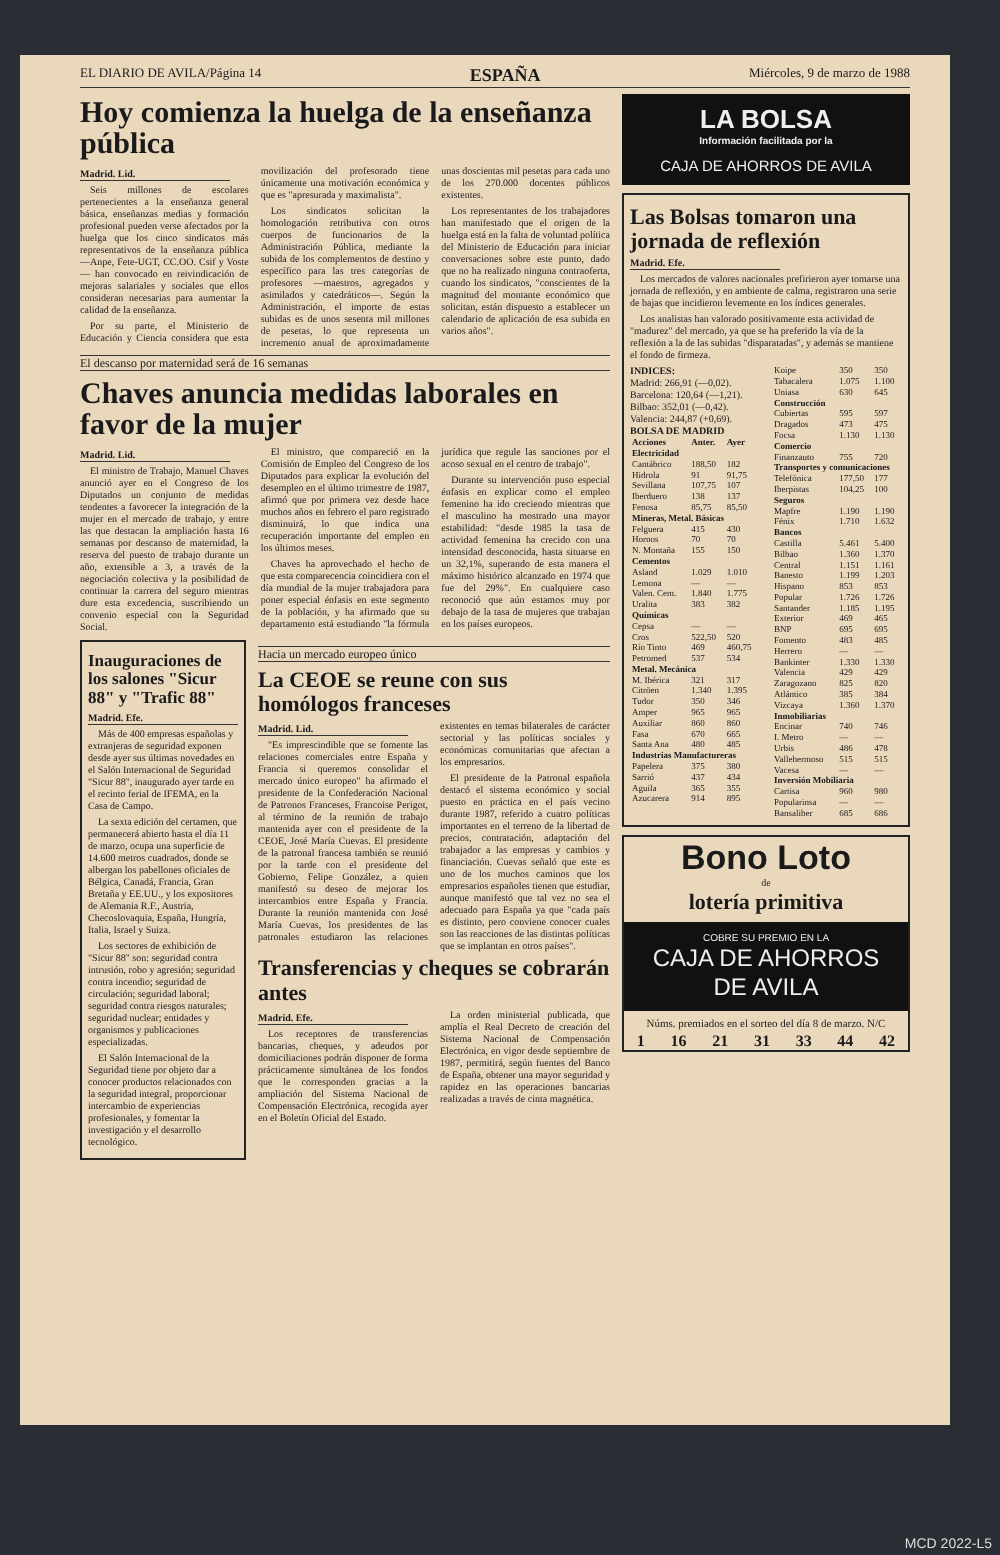EL DIARIO DE AVILA/Página 14 ESPAÑA Miércoles, 9 de marzo de 1988
Hoy comienza la huelga de la enseñanza pública
Madrid. Lid.
Seis millones de escolares pertenecientes a la enseñanza general básica, enseñanzas medias y formación profesional pueden verse afectados por la huelga que los cinco sindicatos más representativos de la enseñanza pública —Anpe, Fete-UGT, CC.OO. Csif y Voste— han convocado en reivindicación de mejoras salariales y sociales que ellos consideran necesarias para aumentar la calidad de la enseñanza.
Por su parte, el Ministerio de Educación y Ciencia considera que esta movilización del profesorado tiene únicamente una motivación económica y que es "apresurada y maximalista".
Los sindicatos solicitan la homologación retributiva con otros cuerpos de funcionarios de la Administración Pública, mediante la subida de los complementos de destino y específico para las tres categorías de profesores —maestros, agregados y asimilados y catedráticos—. Según la Administración, el importe de estas subidas es de unos sesenta mil millones de pesetas, lo que representa un incremento anual de aproximadamente unas doscientas mil pesetas para cada uno de los 270.000 docentes públicos existentes.
Los representantes de los trabajadores han manifestado que el origen de la huelga está en la falta de voluntad política del Ministerio de Educación para iniciar conversaciones sobre este punto, dado que no ha realizado ninguna contraoferta, cuando los sindicatos, "conscientes de la magnitud del montante económico que solicitan, están dispuesto a establecer un calendario de aplicación de esa subida en varios años".
El descanso por maternidad será de 16 semanas
Chaves anuncia medidas laborales en favor de la mujer
Madrid. Lid.
El ministro de Trabajo, Manuel Chaves anunció ayer en el Congreso de los Diputados un conjunto de medidas tendentes a favorecer la integración de la mujer en el mercado de trabajo, y entre las que destacan la ampliación hasta 16 semanas por descanso de maternidad, la reserva del puesto de trabajo durante un año, extensible a 3, a través de la negociación colectiva y la posibilidad de continuar la carrera del seguro mientras dure esta excedencia, suscribiendo un convenio especial con la Seguridad Social.
El ministro, que compareció en la Comisión de Empleo del Congreso de los Diputados para explicar la evolución del desempleo en el último trimestre de 1987, afirmó que por primera vez desde hace muchos años en febrero el paro registrado disminuirá, lo que indica una recuperación importante del empleo en los últimos meses.
Chaves ha aprovechado el hecho de que esta comparecencia coincidiera con el día mundial de la mujer trabajadora para poner especial énfasis en este segmento de la población, y ha afirmado que su departamento está estudiando "la fórmula jurídica que regule las sanciones por el acoso sexual en el centro de trabajo".
Durante su intervención puso especial énfasis en explicar como el empleo femenino ha ido creciendo mientras que el masculino ha mostrado una mayor estabilidad: "desde 1985 la tasa de actividad femenina ha crecido con una intensidad desconocida, hasta situarse en un 32,1%, superando de esta manera el máximo histórico alcanzado en 1974 que fue del 29%". En cualquiere caso reconoció que aún estamos muy por debajo de la tasa de mujeres que trabajan en los países europeos.
Inauguraciones de los salones "Sicur 88" y "Trafic 88"
Madrid. Efe.
Más de 400 empresas españolas y extranjeras de seguridad exponen desde ayer sus últimas novedades en el Salón Internacional de Seguridad "Sicur 88", inaugurado ayer tarde en el recinto ferial de IFEMA, en la Casa de Campo.
La sexta edición del certamen, que permanecerá abierto hasta el día 11 de marzo, ocupa una superficie de 14.600 metros cuadrados, donde se albergan los pabellones oficiales de Bélgica, Canadá, Francia, Gran Bretaña y EE.UU., y los expositores de Alemania R.F., Austria, Checoslovaquia, España, Hungría, Italia, Israel y Suiza.
Los sectores de exhibición de "Sicur 88" son: seguridad contra intrusión, robo y agresión; seguridad contra incendio; seguridad de circulación; seguridad laboral; seguridad contra riesgos naturales; seguridad nuclear; entidades y organismos y publicaciones especializadas.
El Salón Internacional de la Seguridad tiene por objeto dar a conocer productos relacionados con la seguridad integral, proporcionar intercambio de experiencias profesionales, y fomentar la investigación y el desarrollo tecnológico.
Hacia un mercado europeo único
La CEOE se reune con sus homólogos franceses
Madrid. Lid.
"Es imprescindible que se fomente las relaciones comerciales entre España y Francia si queremos consolidar el mercado único europeo" ha afirmado el presidente de la Confederación Nacional de Patronos Franceses, Francoise Perigot, al término de la reunión de trabajo mantenida ayer con el presidente de la CEOE, José María Cuevas. El presidente de la patronal francesa también se reunió por la tarde con el presidente del Gobierno, Felipe González, a quien manifestó su deseo de mejorar los intercambios entre España y Francia. Durante la reunión mantenida con José María Cuevas, los presidentes de las patronales estudiaron las relaciones existentes en temas bilaterales de carácter sectorial y las políticas sociales y económicas comunitarias que afectan a los empresarios.
El presidente de la Patronal española destacó el sistema económico y social puesto en práctica en el país vecino durante 1987, referido a cuatro políticas importantes en el terreno de la libertad de precios, contratación, adaptación del trabajador a las empresas y cambios y financiación. Cuevas señaló que este es uno de los muchos caminos que los empresarios españoles tienen que estudiar, aunque manifestó que tal vez no sea el adecuado para España ya que "cada país es distinto, pero conviene conocer cuales son las reacciones de las distintas políticas que se implantan en otros países".
Transferencias y cheques se cobrarán antes
Madrid. Efe.
Los receptores de transferencias bancarias, cheques, y adeudos por domiciliaciones podrán disponer de forma prácticamente simultánea de los fondos que le corresponden gracias a la ampliación del Sistema Nacional de Compensación Electrónica, recogida ayer en el Boletín Oficial del Estado.
La orden ministerial publicada, que amplía el Real Decreto de creación del Sistema Nacional de Compensación Electrónica, en vigor desde septiembre de 1987, permitirá, según fuentes del Banco de España, obtener una mayor seguridad y rapidez en las operaciones bancarias realizadas a través de cinta magnética.
LA BOLSA
Información facilitada por la
CAJA DE AHORROS DE AVILA
Las Bolsas tomaron una jornada de reflexión
Madrid. Efe.
Los mercados de valores nacionales prefirieron ayer tomarse una jornada de reflexión, y en ambiente de calma, registraron una serie de bajas que incidieron levemente en los índices generales.
Los analistas han valorado positivamente esta actividad de "madurez" del mercado, ya que se ha preferido la vía de la reflexión a la de las subidas "disparatadas", y además se mantiene el fondo de firmeza.
INDICES:
Madrid: 266,91 (—0,02).
Barcelona: 120,64 (—1,21).
Bilbao: 352,01 (—0,42).
Valencia: 244,87 (+0,69).
BOLSA DE MADRID
| Acciones | Anter. | Ayer |
| --- | --- | --- |
| Electricidad | | |
| Cantábrico | 188,50 | 182 |
| Hidrola | 91 | 91,75 |
| Sevillana | 107,75 | 107 |
| Iberduero | 138 | 137 |
| Fenosa | 85,75 | 85,50 |
| Mineras, Metal. Básicas | | |
| Felguera | 415 | 430 |
| Hornos | 70 | 70 |
| N. Montaña | 155 | 150 |
| Cementos | | |
| Asland | 1.029 | 1.010 |
| Lemona | — | — |
| Valen. Cem. | 1.840 | 1.775 |
| Uralita | 383 | 382 |
| Químicas | | |
| Cepsa | — | — |
| Cros | 522,50 | 520 |
| Río Tinto | 469 | 460,75 |
| Petromed | 537 | 534 |
| Metal. Mecánica | | |
| M. Ibérica | 321 | 317 |
| Citröen | 1.340 | 1.395 |
| Tudor | 350 | 346 |
| Amper | 965 | 965 |
| Auxiliar | 860 | 860 |
| Fasa | 670 | 665 |
| Santa Ana | 480 | 485 |
| Industrias Manufactureras | | |
| Papelera | 375 | 380 |
| Sarrió | 437 | 434 |
| Aguila | 365 | 355 |
| Azucarera | 914 | 895 |
| Koipe | 350 | 350 |
| Tabacalera | 1.075 | 1.100 |
| Uniasa | 630 | 645 |
| Construcción | | |
| Cubiertas | 595 | 597 |
| Dragados | 473 | 475 |
| Focsa | 1.130 | 1.130 |
| Comercio | | |
| Finanzauto | 755 | 720 |
| Transportes y comunicaciones | | |
| Telefónica | 177,50 | 177 |
| Iberpistas | 104,25 | 100 |
| Seguros | | |
| Mapfre | 1.190 | 1.190 |
| Fénix | 1.710 | 1.632 |
| Bancos | | |
| Castilla | 5.461 | 5.400 |
| Bilbao | 1.360 | 1.370 |
| Central | 1.151 | 1.161 |
| Banesto | 1.199 | 1.203 |
| Hispano | 853 | 853 |
| Popular | 1.726 | 1.726 |
| Santander | 1.185 | 1.195 |
| Exterior | 469 | 465 |
| BNP | 695 | 695 |
| Fomento | 483 | 485 |
| Herrero | — | — |
| Bankinter | 1.330 | 1.330 |
| Valencia | 429 | 429 |
| Zaragozano | 825 | 820 |
| Atlántico | 385 | 384 |
| Vizcaya | 1.360 | 1.370 |
| Inmobiliarias | | |
| Encinar | 740 | 746 |
| I. Metro | — | — |
| Urbis | 486 | 478 |
| Vallehermoso | 515 | 515 |
| Vacesa | — | — |
| Inversión Mobiliaria | | |
| Cartisa | 960 | 980 |
| Popularinsa | — | — |
| Bansaliber | 685 | 686 |
Bono Loto
de
lotería primitiva
COBRE SU PREMIO EN LA
CAJA DE AHORROS DE AVILA
Núms. premiados en el sorteo del día 8 de marzo. N/C
1 16 21 31 33 44 42
MCD 2022-L5